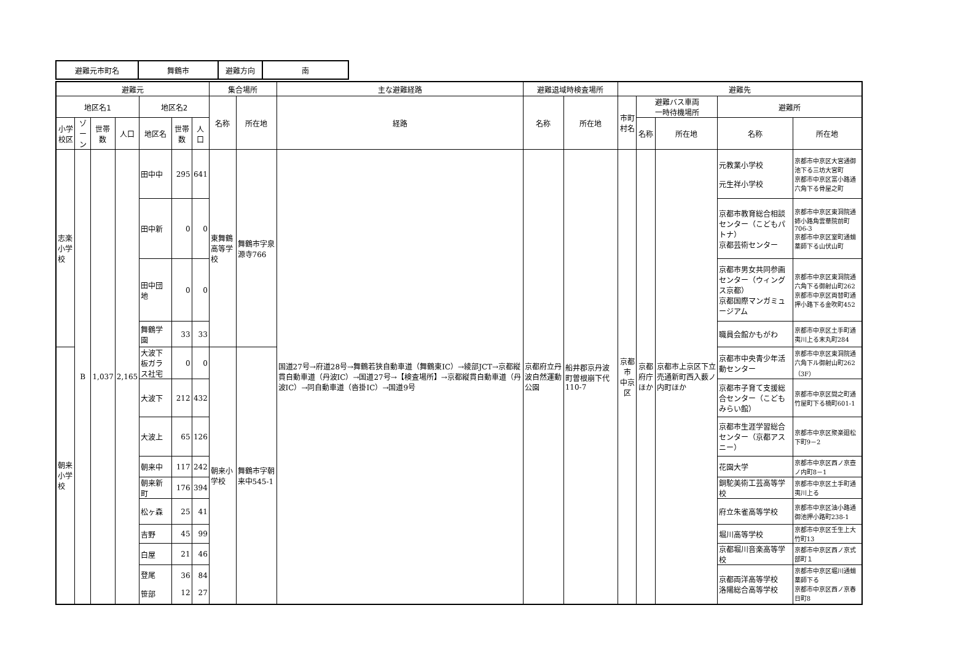| 避難元市町名 | 舞鶴市 | 避難方向 | 南 |
| 避難元 | | | | | | | 集合場所 | | 主な避難経路 | 避難退域時検査場所 | | 避難先 | | | | |
| --- | --- | --- | --- | --- | --- | --- | --- | --- | --- | --- | --- | --- | --- | --- | --- | --- |
| 地区名1 | | | | 地区名2 | | | 名称 | 所在地 | 経路 | 名称 | 所在地 | 市町村名 | 避難バス車両 一時待機場所 | | 避難所 | |
| 小学校区 | ゾーン | 世帯数 | 人口 | 地区名 | 世帯数 | 人口 | | | | | | | 名称 | 所在地 | 名称 | 所在地 |
| 志楽 小学校 | B | 1,037 | 2,165 | 田中中 | 295 | 641 | 東舞鶴高等学校 | 舞鶴市字泉源寺766 | 国道27号→府道28号→舞鶴若狭自動車道（舞鶴東IC）→綾部JCT→京都縦貫自動車道（丹波IC）→国道27号→【検査場所】→京都縦貫自動車道（丹波IC）→同自動車道（沓掛IC）→国道9号 | 京都府立丹波自然運動公園 | 船井郡京丹波町曽根崩下代110-7 | 京都市 中京区 | 京都府庁 ほか | 京都市上京区下立売通新町西入薮ノ内町ほか | 元教業小学校 元生祥小学校 | 京都市中京区大宮通御池下る三坊大宮町 京都市中京区富小路通六角下る骨屋之町 |
| | | | | 田中新 | 0 | 0 | | | | | | | | | 京都市教育総合相談センター（こどもパトナ） 京都芸術センター | 京都市中京区東洞院通姉小路角雲華院前町706-3 京都市中京区室町通蛸薬師下る山伏山町 |
| | | | | 田中団地 | 0 | 0 | | | | | | | | | 京都市男女共同参画センター（ウィングス京都） 京都国際マンガミュージアム | 京都市中京区東洞院通六角下る御射山町262 京都市中京区両替町通押小路下る金吹町452 |
| | | | | 舞鶴学園 | 33 | 33 | | | | | | | | | 職員会館かもがわ | 京都市中京区土手町通夷川上る末丸町284 |
| 朝来 小学校 | | | | 大波下板ガラス社宅 | 0 | 0 | 朝来小学校 | 舞鶴市字朝来中545-1 | | | | | | | 京都市中央青少年活動センター | 京都市中京区東洞院通六角下ル御射山町262（3F） |
| | | | | 大波下 | 212 | 432 | | | | | | | | | 京都市子育て支援総合センター（こどもみらい館） | 京都市中京区間之町通竹屋町下る楠町601-1 |
| | | | | 大波上 | 65 | 126 | | | | | | | | | 京都市生涯学習総合センター（京都アスニー） | 京都市中京区聚楽廻松下町9－2 |
| | | | | 朝来中 | 117 | 242 | | | | | | | | | 花園大学 | 京都市中京区西ノ京壺ノ内町8－1 |
| | | | | 朝来新町 | 176 | 394 | | | | | | | | | 銅駝美術工芸高等学校 | 京都市中京区土手町通夷川上る |
| | | | | 松ヶ森 | 25 | 41 | | | | | | | | | 府立朱雀高等学校 | 京都市中京区油小路通御池押小路町238-1 |
| | | | | 吉野 | 45 | 99 | | | | | | | | | 堀川高等学校 | 京都市中京区壬生上大竹町13 |
| | | | | 白屋 | 21 | 46 | | | | | | | | | 京都堀川音楽高等学校 | 京都市中京区西ノ京式部町１ |
| | | | | 登尾 笹部 | 36 12 | 84 27 | | | | | | | | | 京都両洋高等学校 洛陽総合高等学校 | 京都市中京区堀川通蛸薬師下る 京都市中京区西ノ京春日町8 |